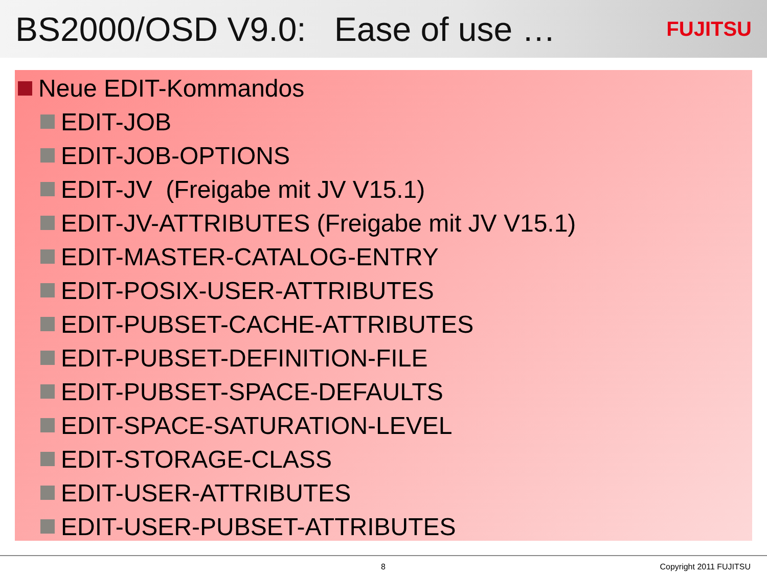BS2000/OSD V9.0: Ease of use …
FUJITSU
Neue EDIT-Kommandos
EDIT-JOB
EDIT-JOB-OPTIONS
EDIT-JV (Freigabe mit JV V15.1)
EDIT-JV-ATTRIBUTES (Freigabe mit JV V15.1)
EDIT-MASTER-CATALOG-ENTRY
EDIT-POSIX-USER-ATTRIBUTES
EDIT-PUBSET-CACHE-ATTRIBUTES
EDIT-PUBSET-DEFINITION-FILE
EDIT-PUBSET-SPACE-DEFAULTS
EDIT-SPACE-SATURATION-LEVEL
EDIT-STORAGE-CLASS
EDIT-USER-ATTRIBUTES
EDIT-USER-PUBSET-ATTRIBUTES
8 Copyright 2011 FUJITSU